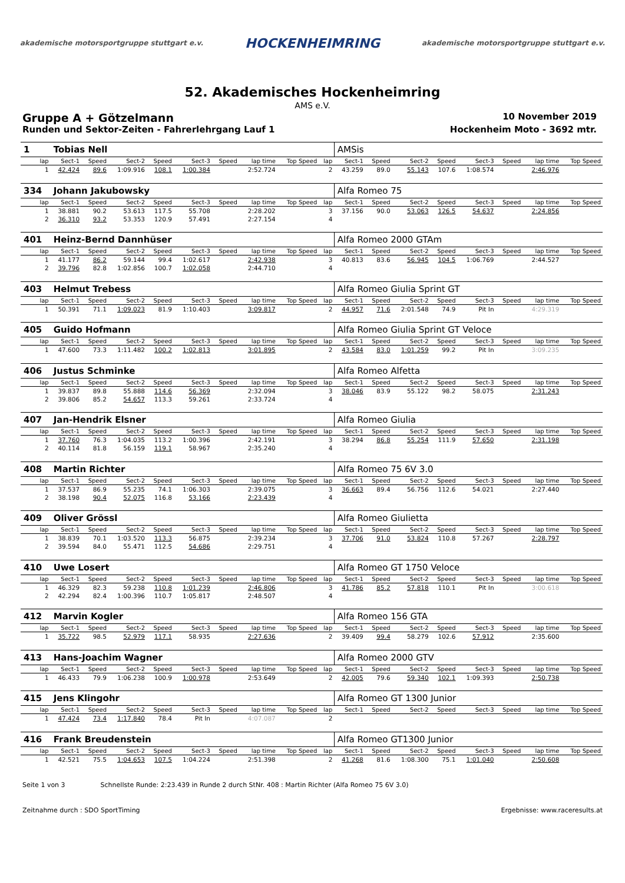akademische motorsportgruppe stuttgart e.v. HOCKENHEIMRING akademische motorsportgruppe stuttgart e.v.
52. Akademisches Hockenheimring
AMS e.V.
Gruppe A + Götzelmann 10 November 2019
Runden und Sektor-Zeiten - Fahrerlehrgang Lauf 1 Hockenheim Moto - 3692 mtr.
| 1 | Tobias Nell | | | | | | | | | AMSis | | | | | | | |
| lap | Sect-1 | Speed | Sect-2 | Speed | Sect-3 | Speed | lap time | Top Speed | lap | Sect-1 | Speed | Sect-2 | Speed | Sect-3 | Speed | lap time | Top Speed |
| 1 | 42.424 | 89.6 | 1:09.916 | 108.1 | 1:00.384 | | 2:52.724 | | 2 | 43.259 | 89.0 | 55.143 | 107.6 | 1:08.574 | | 2:46.976 | |
| 334 | Johann Jakubowsky | | | | | | | | | Alfa Romeo 75 | | | | | | | |
| lap | Sect-1 | Speed | Sect-2 | Speed | Sect-3 | Speed | lap time | Top Speed | lap | Sect-1 | Speed | Sect-2 | Speed | Sect-3 | Speed | lap time | Top Speed |
| 1 | 38.881 | 90.2 | 53.613 | 117.5 | 55.708 | | 2:28.202 | | 3 | 37.156 | 90.0 | 53.063 | 126.5 | 54.637 | | 2:24.856 | |
| 2 | 36.310 | 93.2 | 53.353 | 120.9 | 57.491 | | 2:27.154 | | 4 | | | | | | | | |
| 401 | Heinz-Bernd Dannhüser | | | | | | | | | Alfa Romeo 2000 GTAm | | | | | | | |
| lap | Sect-1 | Speed | Sect-2 | Speed | Sect-3 | Speed | lap time | Top Speed | lap | Sect-1 | Speed | Sect-2 | Speed | Sect-3 | Speed | lap time | Top Speed |
| 1 | 41.177 | 86.2 | 59.144 | 99.4 | 1:02.617 | | 2:42.938 | | 3 | 40.813 | 83.6 | 56.945 | 104.5 | 1:06.769 | | 2:44.527 | |
| 2 | 39.796 | 82.8 | 1:02.856 | 100.7 | 1:02.058 | | 2:44.710 | | 4 | | | | | | | | |
| 403 | Helmut Trebess | | | | | | | | | Alfa Romeo Giulia Sprint GT | | | | | | | |
| lap | Sect-1 | Speed | Sect-2 | Speed | Sect-3 | Speed | lap time | Top Speed | lap | Sect-1 | Speed | Sect-2 | Speed | Sect-3 | Speed | lap time | Top Speed |
| 1 | 50.391 | 71.1 | 1:09.023 | 81.9 | 1:10.403 | | 3:09.817 | | 2 | 44.957 | 71.6 | 2:01.548 | 74.9 | Pit In | | 4:29.319 | |
| 405 | Guido Hofmann | | | | | | | | | Alfa Romeo Giulia Sprint GT Veloce | | | | | | | |
| lap | Sect-1 | Speed | Sect-2 | Speed | Sect-3 | Speed | lap time | Top Speed | lap | Sect-1 | Speed | Sect-2 | Speed | Sect-3 | Speed | lap time | Top Speed |
| 1 | 47.600 | 73.3 | 1:11.482 | 100.2 | 1:02.813 | | 3:01.895 | | 2 | 43.584 | 83.0 | 1:01.259 | 99.2 | Pit In | | 3:09.235 | |
| 406 | Justus Schminke | | | | | | | | | Alfa Romeo Alfetta | | | | | | | |
| lap | Sect-1 | Speed | Sect-2 | Speed | Sect-3 | Speed | lap time | Top Speed | lap | Sect-1 | Speed | Sect-2 | Speed | Sect-3 | Speed | lap time | Top Speed |
| 1 | 39.837 | 89.8 | 55.888 | 114.6 | 56.369 | | 2:32.094 | | 3 | 38.046 | 83.9 | 55.122 | 98.2 | 58.075 | | 2:31.243 | |
| 2 | 39.806 | 85.2 | 54.657 | 113.3 | 59.261 | | 2:33.724 | | 4 | | | | | | | | |
| 407 | Jan-Hendrik Elsner | | | | | | | | | Alfa Romeo Giulia | | | | | | | |
| lap | Sect-1 | Speed | Sect-2 | Speed | Sect-3 | Speed | lap time | Top Speed | lap | Sect-1 | Speed | Sect-2 | Speed | Sect-3 | Speed | lap time | Top Speed |
| 1 | 37.760 | 76.3 | 1:04.035 | 113.2 | 1:00.396 | | 2:42.191 | | 3 | 38.294 | 86.8 | 55.254 | 111.9 | 57.650 | | 2:31.198 | |
| 2 | 40.114 | 81.8 | 56.159 | 119.1 | 58.967 | | 2:35.240 | | 4 | | | | | | | | |
| 408 | Martin Richter | | | | | | | | | Alfa Romeo 75 6V 3.0 | | | | | | | |
| lap | Sect-1 | Speed | Sect-2 | Speed | Sect-3 | Speed | lap time | Top Speed | lap | Sect-1 | Speed | Sect-2 | Speed | Sect-3 | Speed | lap time | Top Speed |
| 1 | 37.537 | 86.9 | 55.235 | 74.1 | 1:06.303 | | 2:39.075 | | 3 | 36.663 | 89.4 | 56.756 | 112.6 | 54.021 | | 2:27.440 | |
| 2 | 38.198 | 90.4 | 52.075 | 116.8 | 53.166 | | 2:23.439 | | 4 | | | | | | | | |
| 409 | Oliver Grössl | | | | | | | | | Alfa Romeo Giulietta | | | | | | | |
| lap | Sect-1 | Speed | Sect-2 | Speed | Sect-3 | Speed | lap time | Top Speed | lap | Sect-1 | Speed | Sect-2 | Speed | Sect-3 | Speed | lap time | Top Speed |
| 1 | 38.839 | 70.1 | 1:03.520 | 113.3 | 56.875 | | 2:39.234 | | 3 | 37.706 | 91.0 | 53.824 | 110.8 | 57.267 | | 2:28.797 | |
| 2 | 39.594 | 84.0 | 55.471 | 112.5 | 54.686 | | 2:29.751 | | 4 | | | | | | | | |
| 410 | Uwe Losert | | | | | | | | | Alfa Romeo GT 1750 Veloce | | | | | | | |
| lap | Sect-1 | Speed | Sect-2 | Speed | Sect-3 | Speed | lap time | Top Speed | lap | Sect-1 | Speed | Sect-2 | Speed | Sect-3 | Speed | lap time | Top Speed |
| 1 | 46.329 | 82.3 | 59.238 | 110.8 | 1:01.239 | | 2:46.806 | | 3 | 41.786 | 85.2 | 57.818 | 110.1 | Pit In | | 3:00.618 | |
| 2 | 42.294 | 82.4 | 1:00.396 | 110.7 | 1:05.817 | | 2:48.507 | | 4 | | | | | | | | |
| 412 | Marvin Kogler | | | | | | | | | Alfa Romeo 156 GTA | | | | | | | |
| lap | Sect-1 | Speed | Sect-2 | Speed | Sect-3 | Speed | lap time | Top Speed | lap | Sect-1 | Speed | Sect-2 | Speed | Sect-3 | Speed | lap time | Top Speed |
| 1 | 35.722 | 98.5 | 52.979 | 117.1 | 58.935 | | 2:27.636 | | 2 | 39.409 | 99.4 | 58.279 | 102.6 | 57.912 | | 2:35.600 | |
| 413 | Hans-Joachim Wagner | | | | | | | | | Alfa Romeo 2000 GTV | | | | | | | |
| lap | Sect-1 | Speed | Sect-2 | Speed | Sect-3 | Speed | lap time | Top Speed | lap | Sect-1 | Speed | Sect-2 | Speed | Sect-3 | Speed | lap time | Top Speed |
| 1 | 46.433 | 79.9 | 1:06.238 | 100.9 | 1:00.978 | | 2:53.649 | | 2 | 42.005 | 79.6 | 59.340 | 102.1 | 1:09.393 | | 2:50.738 | |
| 415 | Jens Klingohr | | | | | | | | | Alfa Romeo GT 1300 Junior | | | | | | | |
| lap | Sect-1 | Speed | Sect-2 | Speed | Sect-3 | Speed | lap time | Top Speed | lap | Sect-1 | Speed | Sect-2 | Speed | Sect-3 | Speed | lap time | Top Speed |
| 1 | 47.424 | 73.4 | 1:17.840 | 78.4 | Pit In | | 4:07.087 | | 2 | | | | | | | | |
| 416 | Frank Breudenstein | | | | | | | | | Alfa Romeo GT1300 Junior | | | | | | | |
| lap | Sect-1 | Speed | Sect-2 | Speed | Sect-3 | Speed | lap time | Top Speed | lap | Sect-1 | Speed | Sect-2 | Speed | Sect-3 | Speed | lap time | Top Speed |
| 1 | 42.521 | 75.5 | 1:04.653 | 107.5 | 1:04.224 | | 2:51.398 | | 2 | 41.268 | 81.6 | 1:08.300 | 75.1 | 1:01.040 | | 2:50.608 | |
Seite 1 von 3 Schnellste Runde: 2:23.439 in Runde 2 durch StNr. 408 : Martin Richter (Alfa Romeo 75 6V 3.0)
Zeitnahme durch : SDO SportTiming Ergebnisse: www.raceresults.at